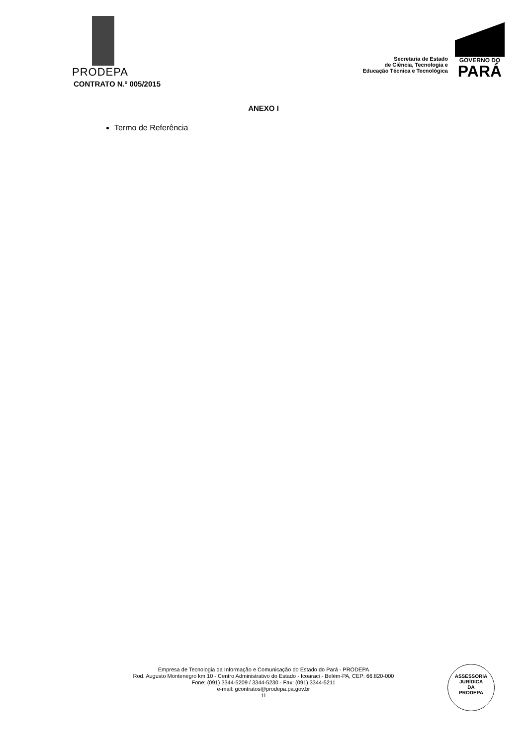PRODEPA
Secretaria de Estado
de Ciência, Tecnologia e
Educação Técnica e Tecnológica
GOVERNO DO
PARÁ
CONTRATO N.º 005/2015
ANEXO I
Termo de Referência
Empresa de Tecnologia da Informação e Comunicação do Estado do Pará - PRODEPA
Rod. Augusto Montenegro km 10 - Centro Administrativo do Estado - Icoaraci - Belém-PA, CEP: 66.820-000
Fone: (091) 3344-5209 / 3344-5230 - Fax: (091) 3344-5211
e-mail: gcontratos@prodepa.pa.gov.br
11
ASSESSORIA
JURÍDICA
DA
PRODEPA